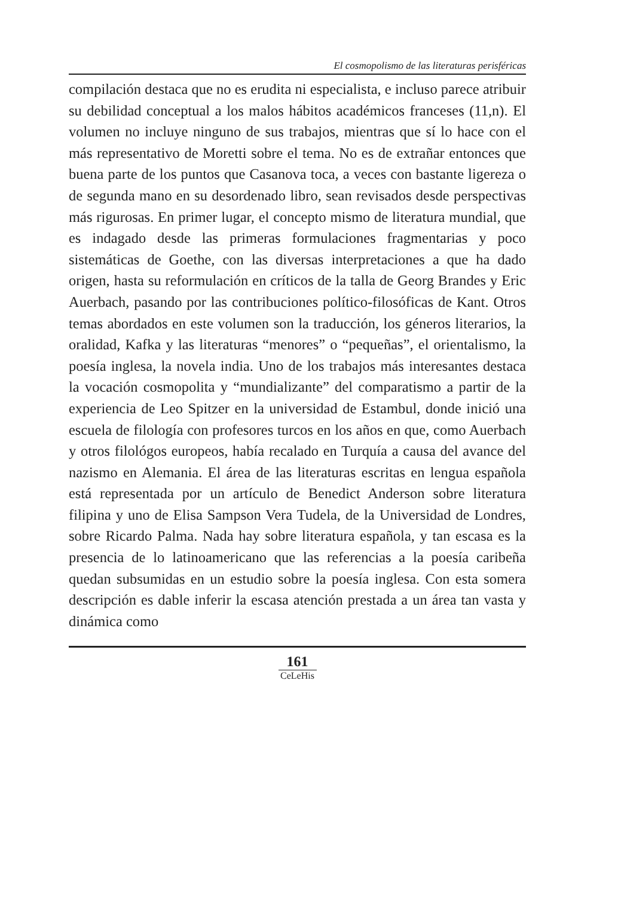El cosmopolismo de las literaturas perisféricas
compilación destaca que no es erudita ni especialista, e incluso parece atribuir su debilidad conceptual a los malos hábitos académicos franceses (11,n). El volumen no incluye ninguno de sus trabajos, mientras que sí lo hace con el más representativo de Moretti sobre el tema. No es de extrañar entonces que buena parte de los puntos que Casanova toca, a veces con bastante ligereza o de segunda mano en su desordenado libro, sean revisados desde perspectivas más rigurosas. En primer lugar, el concepto mismo de literatura mundial, que es indagado desde las primeras formulaciones fragmentarias y poco sistemáticas de Goethe, con las diversas interpretaciones a que ha dado origen, hasta su reformulación en críticos de la talla de Georg Brandes y Eric Auerbach, pasando por las contribuciones político-filosóficas de Kant. Otros temas abordados en este volumen son la traducción, los géneros literarios, la oralidad, Kafka y las literaturas “menores” o “pequeñas”, el orientalismo, la poesía inglesa, la novela india. Uno de los trabajos más interesantes destaca la vocación cosmopolita y “mundializante” del comparatismo a partir de la experiencia de Leo Spitzer en la universidad de Estambul, donde inició una escuela de filología con profesores turcos en los años en que, como Auerbach y otros filológos europeos, había recalado en Turquía a causa del avance del nazismo en Alemania. El área de las literaturas escritas en lengua española está representada por un artículo de Benedict Anderson sobre literatura filipina y uno de Elisa Sampson Vera Tudela, de la Universidad de Londres, sobre Ricardo Palma. Nada hay sobre literatura española, y tan escasa es la presencia de lo latinoamericano que las referencias a la poesía caribeña quedan subsumidas en un estudio sobre la poesía inglesa. Con esta somera descripción es dable inferir la escasa atención prestada a un área tan vasta y dinámica como
161
CeLeHis